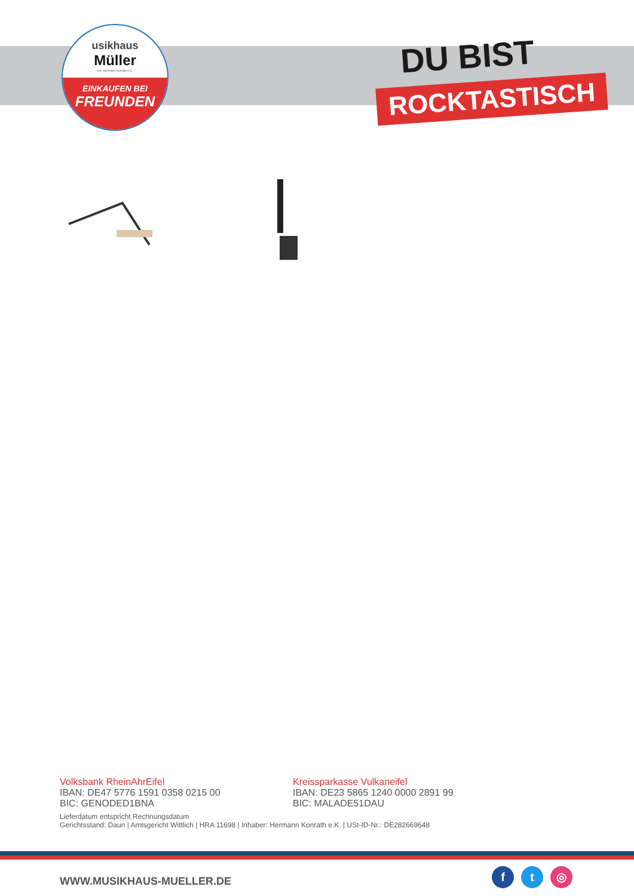usikhaus
Müller
Inh. Hermann Konrath e.K.
EINKAUFEN BEI
FREUNDEN
DU BIST
ROCKTASTISCH
Volksbank RheinAhrEifel
IBAN: DE47 5776 1591 0358 0215 00
BIC: GENODED1BNA
Kreissparkasse Vulkaneifel
IBAN: DE23 5865 1240 0000 2891 99
BIC: MALADE51DAU
Lieferdatum entspricht Rechnungsdatum
Gerichtsstand: Daun | Amtsgericht Wittlich | HRA 11698 | Inhaber: Hermann Konrath e.K. | USt-ID-Nr.: DE282669648
WWW.MUSIKHAUS-MUELLER.DE
ft ◎